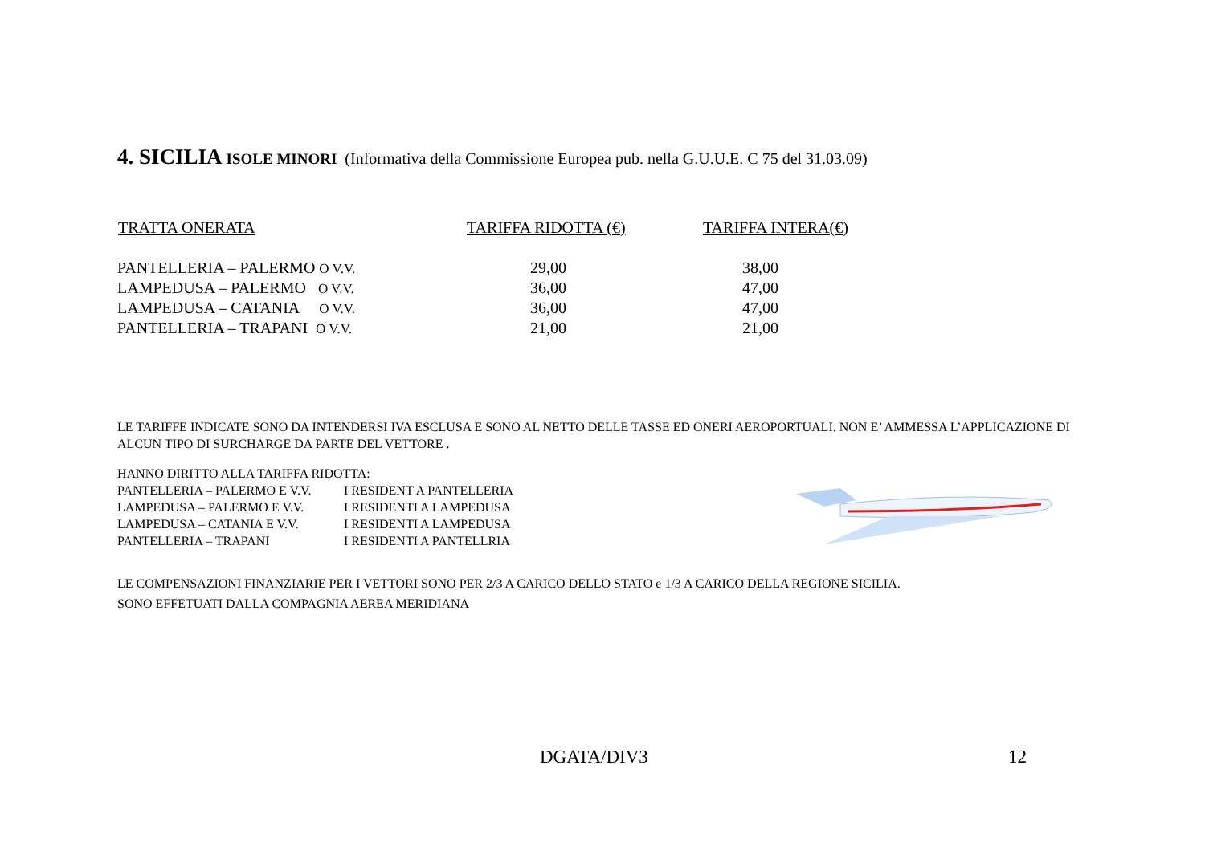4. SICILIA ISOLE MINORI (Informativa della Commissione Europea pub. nella G.U.U.E. C 75 del 31.03.09)
| TRATTA ONERATA | TARIFFA RIDOTTA (€) | TARIFFA INTERA(€) |
| --- | --- | --- |
| PANTELLERIA – PALERMO O V.V. | 29,00 | 38,00 |
| LAMPEDUSA – PALERMO O V.V. | 36,00 | 47,00 |
| LAMPEDUSA – CATANIA O V.V. | 36,00 | 47,00 |
| PANTELLERIA – TRAPANI O V.V. | 21,00 | 21,00 |
LE TARIFFE INDICATE SONO DA INTENDERSI IVA ESCLUSA E SONO AL NETTO DELLE TASSE ED ONERI AEROPORTUALI. NON E’ AMMESSA L’APPLICAZIONE DI ALCUN TIPO DI SURCHARGE DA PARTE DEL VETTORE .
HANNO DIRITTO ALLA TARIFFA RIDOTTA:
| PANTELLERIA – PALERMO E V.V. | I RESIDENT A PANTELLERIA |
| LAMPEDUSA – PALERMO E V.V. | I RESIDENTI A LAMPEDUSA |
| LAMPEDUSA – CATANIA E V.V. | I RESIDENTI A LAMPEDUSA |
| PANTELLERIA – TRAPANI | I RESIDENTI A PANTELLRIA |
LE COMPENSAZIONI FINANZIARIE PER I VETTORI SONO PER 2/3 A CARICO DELLO STATO e 1/3 A CARICO DELLA REGIONE SICILIA.
SONO EFFETUATI DALLA COMPAGNIA AEREA MERIDIANA
DGATA/DIV3 12